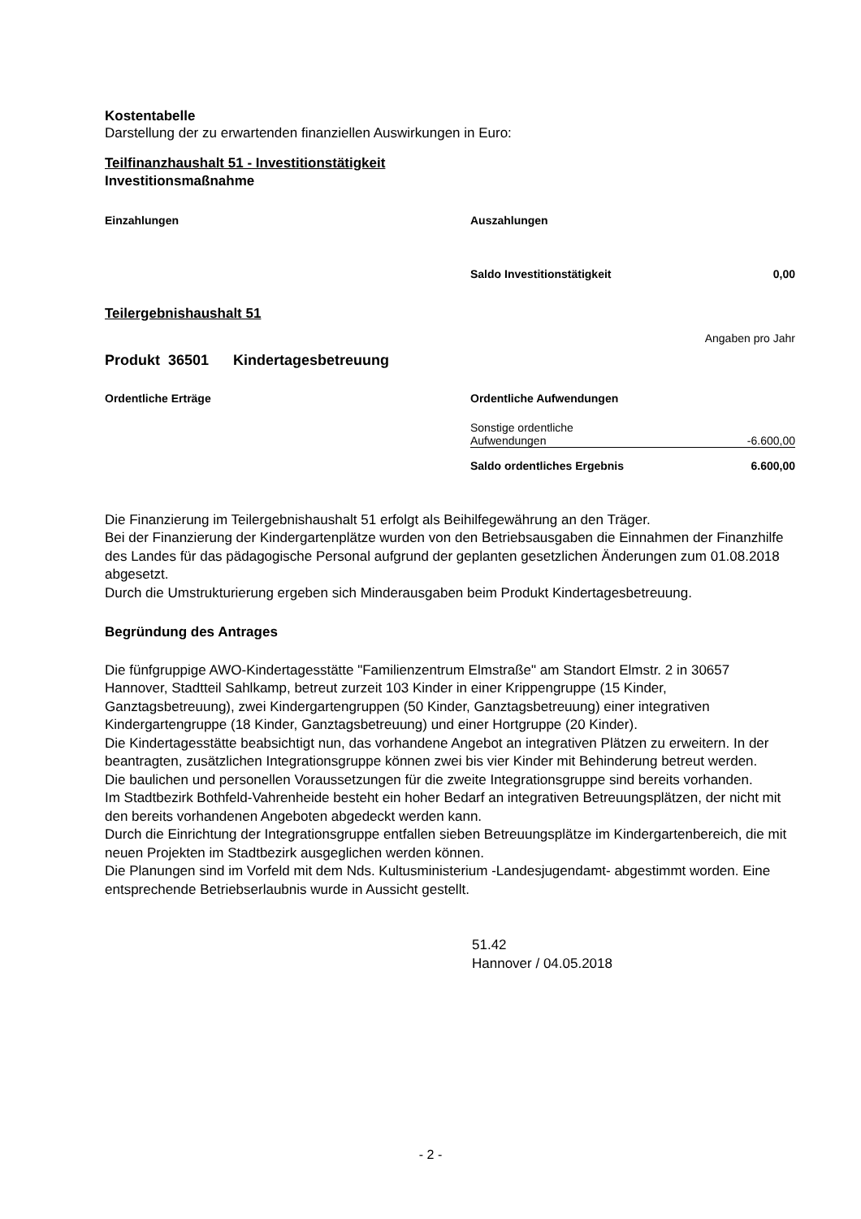Kostentabelle
Darstellung der zu erwartenden finanziellen Auswirkungen in Euro:
Teilfinanzhaushalt 51 - Investitionstätigkeit
Investitionsmaßnahme
| Einzahlungen | Auszahlungen | |
| | Saldo Investitionstätigkeit | 0,00 |
Teilergebnishaushalt 51
Angaben pro Jahr
Produkt 36501 Kindertagesbetreuung
| Ordentliche Erträge | Ordentliche Aufwendungen | |
| | Sonstige ordentliche Aufwendungen | -6.600,00 |
| | Saldo ordentliches Ergebnis | 6.600,00 |
Die Finanzierung im Teilergebnishaushalt 51 erfolgt als Beihilfegewährung an den Träger.
Bei der Finanzierung der Kindergartenplätze wurden von den Betriebsausgaben die Einnahmen der Finanzhilfe des Landes für das pädagogische Personal aufgrund der geplanten gesetzlichen Änderungen zum 01.08.2018 abgesetzt.
Durch die Umstrukturierung ergeben sich Minderausgaben beim Produkt Kindertagesbetreuung.
Begründung des Antrages
Die fünfgruppige AWO-Kindertagesstätte "Familienzentrum Elmstraße" am Standort Elmstr. 2 in 30657 Hannover, Stadtteil Sahlkamp, betreut zurzeit 103 Kinder in einer Krippengruppe (15 Kinder, Ganztagsbetreuung), zwei Kindergartengruppen (50 Kinder, Ganztagsbetreuung) einer integrativen Kindergartengruppe (18 Kinder, Ganztagsbetreuung) und einer Hortgruppe (20 Kinder).
Die Kindertagesstätte beabsichtigt nun, das vorhandene Angebot an integrativen Plätzen zu erweitern. In der beantragten, zusätzlichen Integrationsgruppe können zwei bis vier Kinder mit Behinderung betreut werden.
Die baulichen und personellen Voraussetzungen für die zweite Integrationsgruppe sind bereits vorhanden.
Im Stadtbezirk Bothfeld-Vahrenheide besteht ein hoher Bedarf an integrativen Betreuungsplätzen, der nicht mit den bereits vorhandenen Angeboten abgedeckt werden kann.
Durch die Einrichtung der Integrationsgruppe entfallen sieben Betreuungsplätze im Kindergartenbereich, die mit neuen Projekten im Stadtbezirk ausgeglichen werden können.
Die Planungen sind im Vorfeld mit dem Nds. Kultusministerium -Landesjugendamt- abgestimmt worden. Eine entsprechende Betriebserlaubnis wurde in Aussicht gestellt.
51.42
Hannover / 04.05.2018
- 2 -